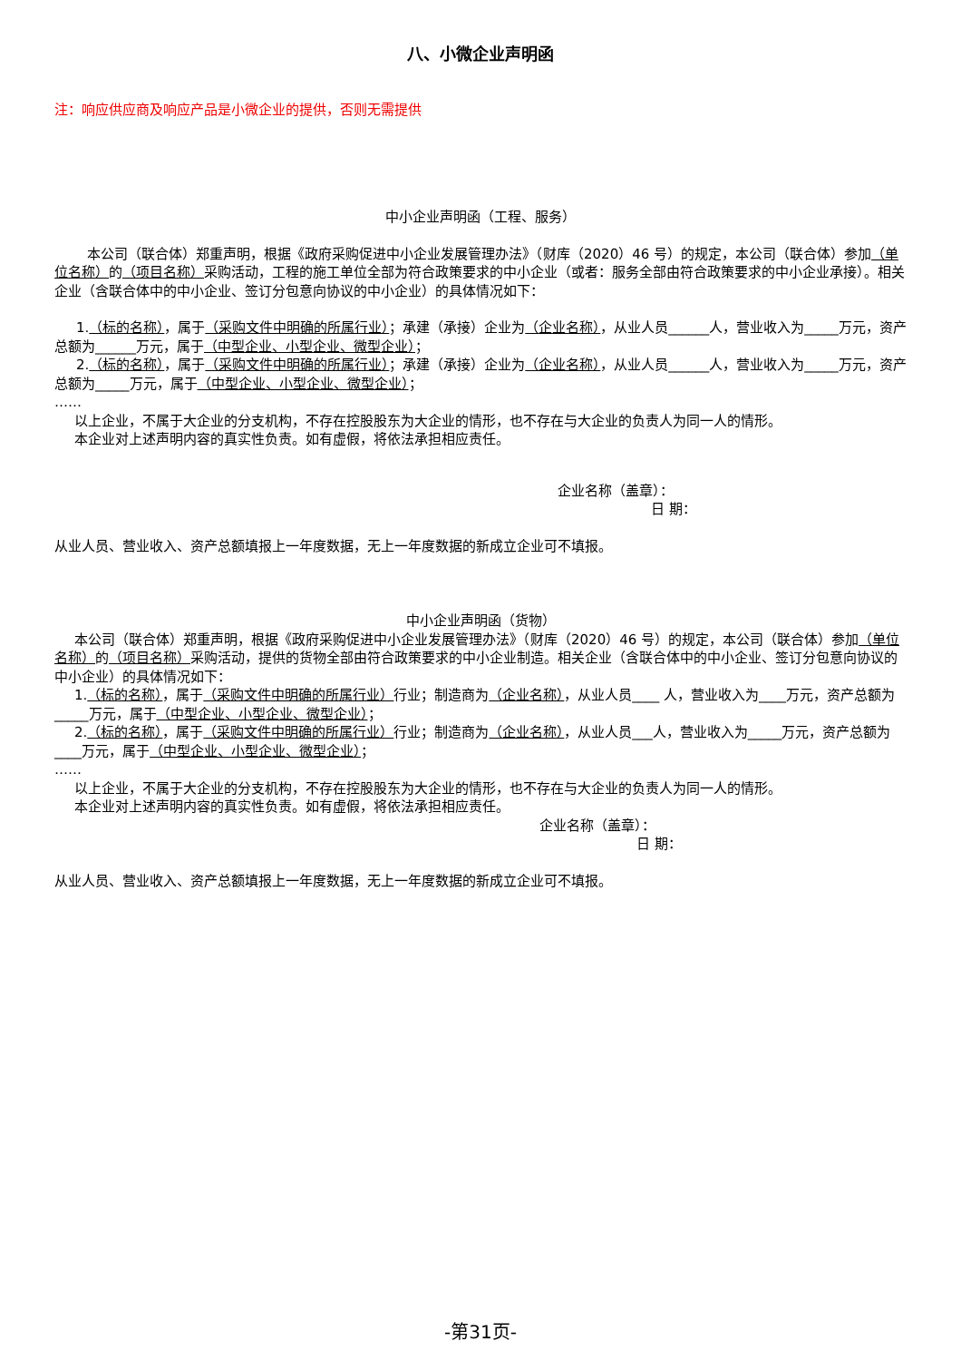八、小微企业声明函
注：响应供应商及响应产品是小微企业的提供，否则无需提供
中小企业声明函（工程、服务）
本公司（联合体）郑重声明，根据《政府采购促进中小企业发展管理办法》（财库（2020）46 号）的规定，本公司（联合体）参加（单位名称）的（项目名称）采购活动，工程的施工单位全部为符合政策要求的中小企业（或者：服务全部由符合政策要求的中小企业承接）。相关企业（含联合体中的中小企业、签订分包意向协议的中小企业）的具体情况如下：
1.（标的名称），属于（采购文件中明确的所属行业）；承建（承接）企业为（企业名称），从业人员______人，营业收入为_____万元，资产总额为______万元，属于（中型企业、小型企业、微型企业）；
2.（标的名称），属于（采购文件中明确的所属行业）；承建（承接）企业为（企业名称），从业人员______人，营业收入为_____万元，资产总额为_____万元，属于（中型企业、小型企业、微型企业）；
……
以上企业，不属于大企业的分支机构，不存在控股股东为大企业的情形，也不存在与大企业的负责人为同一人的情形。
本企业对上述声明内容的真实性负责。如有虚假，将依法承担相应责任。
企业名称（盖章）：
日 期：
从业人员、营业收入、资产总额填报上一年度数据，无上一年度数据的新成立企业可不填报。
中小企业声明函（货物）
本公司（联合体）郑重声明，根据《政府采购促进中小企业发展管理办法》（财库（2020）46 号）的规定，本公司（联合体）参加（单位名称）的（项目名称）采购活动，提供的货物全部由符合政策要求的中小企业制造。相关企业（含联合体中的中小企业、签订分包意向协议的中小企业）的具体情况如下：
1.（标的名称），属于（采购文件中明确的所属行业）行业；制造商为（企业名称），从业人员____ 人，营业收入为____万元，资产总额为_____万元，属于（中型企业、小型企业、微型企业）；
2.（标的名称），属于（采购文件中明确的所属行业）行业；制造商为（企业名称），从业人员___人，营业收入为_____万元，资产总额为____万元，属于（中型企业、小型企业、微型企业）；
……
以上企业，不属于大企业的分支机构，不存在控股股东为大企业的情形，也不存在与大企业的负责人为同一人的情形。
本企业对上述声明内容的真实性负责。如有虚假，将依法承担相应责任。
企业名称（盖章）：
日 期：
从业人员、营业收入、资产总额填报上一年度数据，无上一年度数据的新成立企业可不填报。
-第31页-